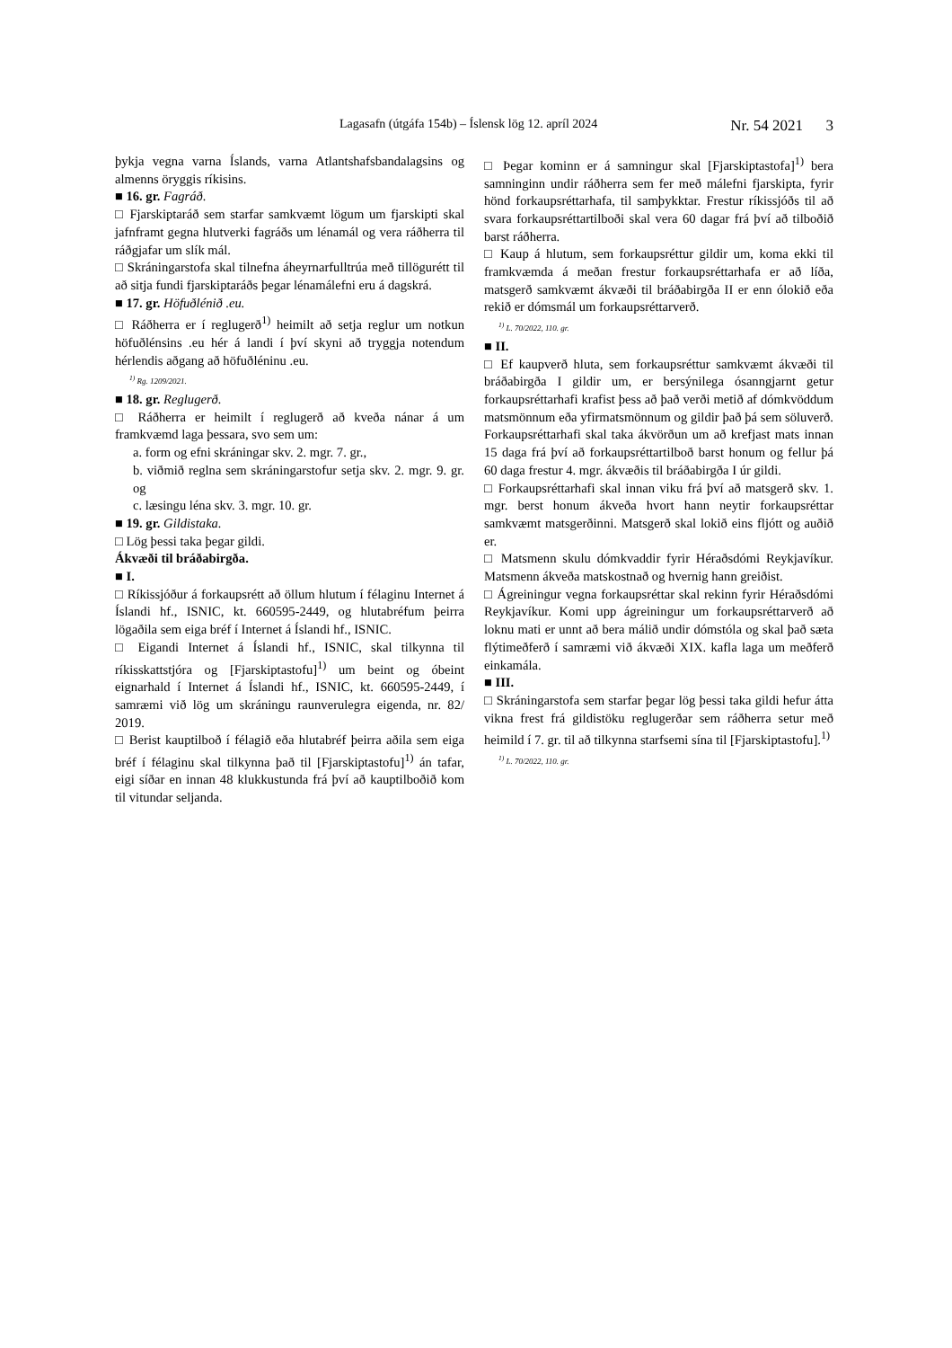Lagasafn (útgáfa 154b) – Íslensk lög 12. apríl 2024 Nr. 54 2021 3
þykja vegna varna Íslands, varna Atlantshafsbandalagsins og almenns öryggis ríkisins.
■ 16. gr. Fagráð.
□ Fjarskiptaráð sem starfar samkvæmt lögum um fjarskipti skal jafnframt gegna hlutverki fagráðs um lénamál og vera ráðherra til ráðgjafar um slík mál.
□ Skráningarstofa skal tilnefna áheyrnarfulltrúa með tillögurétt til að sitja fundi fjarskiptaráðs þegar lénamálefni eru á dagskrá.
■ 17. gr. Höfuðlénið .eu.
□ Ráðherra er í reglugerð<sup>1)</sup> heimilt að setja reglur um notkun höfuðlénsins .eu hér á landi í því skyni að tryggja notendum hérlendis aðgang að höfuðléninu .eu.
<sup>1)</sup> Rg. 1209/2021.
■ 18. gr. Reglugerð.
□ Ráðherra er heimilt í reglugerð að kveða nánar á um framkvæmd laga þessara, svo sem um:
a. form og efni skráningar skv. 2. mgr. 7. gr.,
b. viðmið reglna sem skráningarstofur setja skv. 2. mgr. 9. gr. og
c. læsingu léna skv. 3. mgr. 10. gr.
■ 19. gr. Gildistaka.
□ Lög þessi taka þegar gildi.
Ákvæði til bráðabirgða.
■ I.
□ Ríkissjóður á forkaupsrétt að öllum hlutum í félaginu Internet á Íslandi hf., ISNIC, kt. 660595-2449, og hlutabréfum þeirra lögaðila sem eiga bréf í Internet á Íslandi hf., ISNIC.
□ Eigandi Internet á Íslandi hf., ISNIC, skal tilkynna til ríkisskattstjóra og [Fjarskiptastofu]<sup>1)</sup> um beint og óbeint eignarhald í Internet á Íslandi hf., ISNIC, kt. 660595-2449, í samræmi við lög um skráningu raunverulegra eigenda, nr. 82/ 2019.
□ Berist kauptilboð í félagið eða hlutabréf þeirra aðila sem eiga bréf í félaginu skal tilkynna það til [Fjarskiptastofu]<sup>1)</sup> án tafar, eigi síðar en innan 48 klukkustunda frá því að kauptilboðið kom til vitundar seljanda.
□ Þegar kominn er á samningur skal [Fjarskiptastofa]<sup>1)</sup> bera samninginn undir ráðherra sem fer með málefni fjarskipta, fyrir hönd forkaupsréttarhafa, til samþykktar. Frestur ríkissjóðs til að svara forkaupsréttartilboði skal vera 60 dagar frá því að tilboðið barst ráðherra.
□ Kaup á hlutum, sem forkaupsréttur gildir um, koma ekki til framkvæmda á meðan frestur forkaupsréttarhafa er að líða, matsgerð samkvæmt ákvæði til bráðabirgða II er enn ólokið eða rekið er dómsmál um forkaupsréttarverð.
<sup>1)</sup> L. 70/2022, 110. gr.
■ II.
□ Ef kaupverð hluta, sem forkaupsréttur samkvæmt ákvæði til bráðabirgða I gildir um, er bersýnilega ósanngjarnt getur forkaupsréttarhafi krafist þess að það verði metið af dómkvöddum matsmönnum eða yfirmatsmönnum og gildir það þá sem söluverð. Forkaupsréttarhafi skal taka ákvörðun um að krefjast mats innan 15 daga frá því að forkaupsréttartilboð barst honum og fellur þá 60 daga frestur 4. mgr. ákvæðis til bráðabirgða I úr gildi.
□ Forkaupsréttarhafi skal innan viku frá því að matsgerð skv. 1. mgr. berst honum ákveða hvort hann neytir forkaupsréttar samkvæmt matsgerðinni. Matsgerð skal lokið eins fljótt og auðið er.
□ Matsmenn skulu dómkvaddir fyrir Héraðsdómi Reykjavíkur. Matsmenn ákveða matskostnað og hvernig hann greiðist.
□ Ágreiningur vegna forkaupsréttar skal rekinn fyrir Héraðsdómi Reykjavíkur. Komi upp ágreiningur um forkaupsréttarverð að loknu mati er unnt að bera málið undir dómstóla og skal það sæta flýtimeðferð í samræmi við ákvæði XIX. kafla laga um meðferð einkamála.
■ III.
□ Skráningarstofa sem starfar þegar lög þessi taka gildi hefur átta vikna frest frá gildistöku reglugerðar sem ráðherra setur með heimild í 7. gr. til að tilkynna starfsemi sína til [Fjarskiptastofu].<sup>1)</sup>
<sup>1)</sup> L. 70/2022, 110. gr.